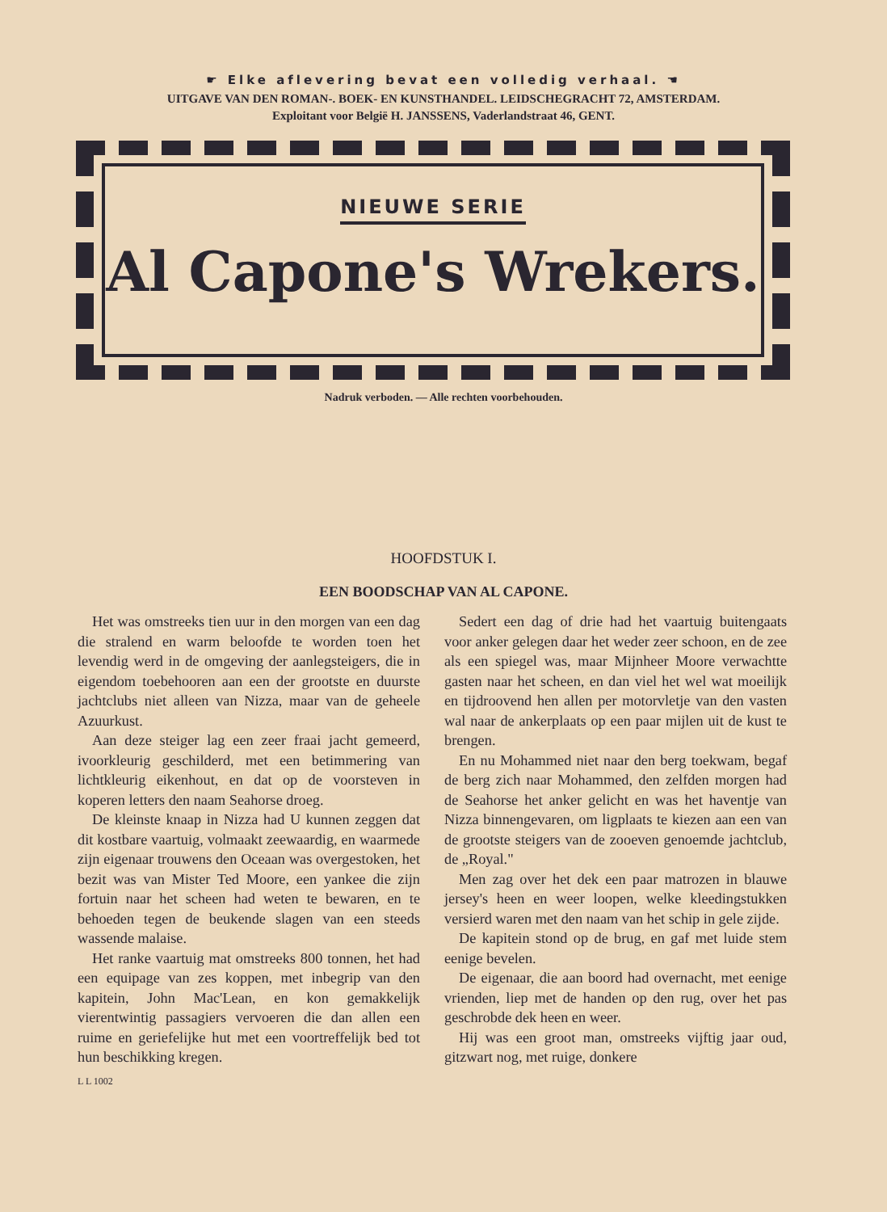☛ Elke aflevering bevat een volledig verhaal. ☚
UITGAVE VAN DEN ROMAN-. BOEK- EN KUNSTHANDEL. LEIDSCHEGRACHT 72, AMSTERDAM.
Exploitant voor België H. JANSSENS, Vaderlandstraat 46, GENT.
NIEUWE SERIE
Al Capone's Wrekers.
Nadruk verboden. — Alle rechten voorbehouden.
HOOFDSTUK I.
EEN BOODSCHAP VAN AL CAPONE.
Het was omstreeks tien uur in den morgen van een dag die stralend en warm beloofde te worden toen het levendig werd in de omgeving der aanlegsteigers, die in eigendom toebehooren aan een der grootste en duurste jachtclubs niet alleen van Nizza, maar van de geheele Azuurkust.
Aan deze steiger lag een zeer fraai jacht gemeerd, ivoorkleurig geschilderd, met een betimmering van lichtkleurig eikenhout, en dat op de voorsteven in koperen letters den naam Seahorse droeg.
De kleinste knaap in Nizza had U kunnen zeggen dat dit kostbare vaartuig, volmaakt zeewaardig, en waarmede zijn eigenaar trouwens den Oceaan was overgestoken, het bezit was van Mister Ted Moore, een yankee die zijn fortuin naar het scheen had weten te bewaren, en te behoeden tegen de beukende slagen van een steeds wassende malaise.
Het ranke vaartuig mat omstreeks 800 tonnen, het had een equipage van zes koppen, met inbegrip van den kapitein, John Mac'Lean, en kon gemakkelijk vierentwintig passagiers vervoeren die dan allen een ruime en geriefelijke hut met een voortreffelijk bed tot hun beschikking kregen.
Sedert een dag of drie had het vaartuig buitengaats voor anker gelegen daar het weder zeer schoon, en de zee als een spiegel was, maar Mijnheer Moore verwachtte gasten naar het scheen, en dan viel het wel wat moeilijk en tijdroovend hen allen per motorvletje van den vasten wal naar de ankerplaats op een paar mijlen uit de kust te brengen.
En nu Mohammed niet naar den berg toekwam, begaf de berg zich naar Mohammed, den zelfden morgen had de Seahorse het anker gelicht en was het haventje van Nizza binnengevaren, om ligplaats te kiezen aan een van de grootste steigers van de zooeven genoemde jachtclub, de „Royal."
Men zag over het dek een paar matrozen in blauwe jersey's heen en weer loopen, welke kleedingstukken versierd waren met den naam van het schip in gele zijde.
De kapitein stond op de brug, en gaf met luide stem eenige bevelen.
De eigenaar, die aan boord had overnacht, met eenige vrienden, liep met de handen op den rug, over het pas geschrobde dek heen en weer.
Hij was een groot man, omstreeks vijftig jaar oud, gitzwart nog, met ruige, donkere
L L 1002